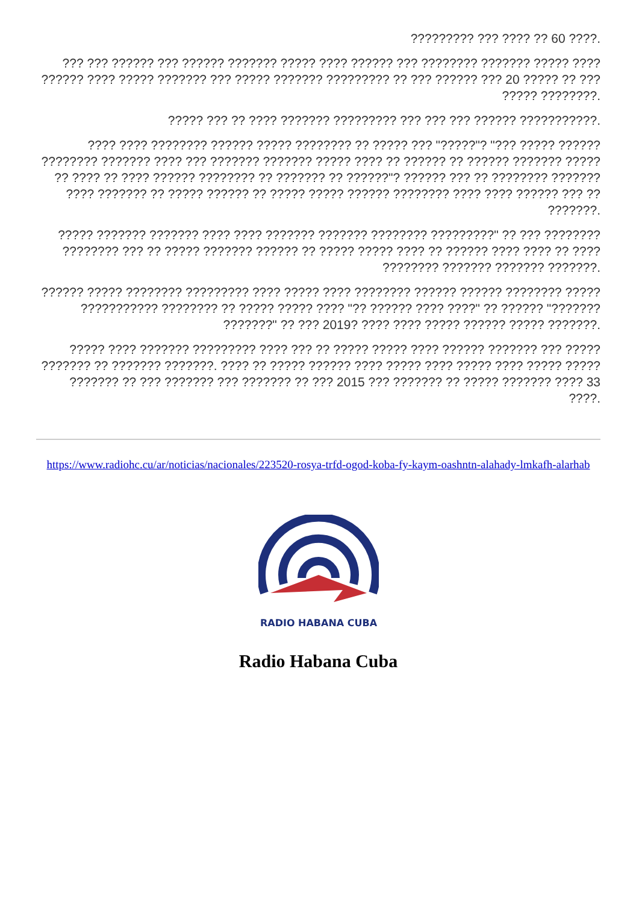????????? ??? ???? ?? 60 ????.
??? ??? ?????? ??? ?????? ??????? ????? ???? ?????? ??? ???????? ??????? ????? ???? ?????? ???? ????? ??????? ??? ????? ??????? ????????? ?? ??? ?????? ??? 20 ????? ?? ??? ????? ????????.
????? ??? ?? ???? ??????? ????????? ??? ??? ??? ?????? ???????????.
???? ???? ???????? ?????? ????? ???????? ?? ????? ??? "?????"? "??? ????? ?????? ???????? ??????? ???? ??? ??????? ??????? ????? ???? ?? ?????? ?? ?????? ??????? ????? ?? ???? ?? ???? ?????? ???????? ?? ??????? ?? ??????"? ?????? ??? ?? ???????? ??????? ???? ??????? ?? ????? ?????? ?? ????? ????? ?????? ???????? ???? ???? ?????? ??? ?? ???????.
????? ??????? ??????? ???? ???? ??????? ??????? ???????? ?????????" ?? ??? ???????? ???????? ??? ?? ????? ??????? ?????? ?? ????? ????? ???? ?? ?????? ???? ???? ?? ???? ???????? ??????? ??????? ???????.
?????? ????? ???????? ????????? ???? ????? ???? ???????? ?????? ?????? ???????? ????? ??????????? ???????? ?? ????? ????? ???? "?? ?????? ???? ????" ?? ?????? "??????? ???????" ?? ??? 2019? ???? ???? ????? ?????? ????? ???????.
????? ???? ??????? ????????? ???? ??? ?? ????? ????? ???? ?????? ??????? ??? ????? ??????? ?? ??????? ???????. ???? ?? ????? ?????? ???? ????? ???? ????? ???? ????? ????? ??????? ?? ??? ??????? ??? ??????? ?? ??? 2015 ??? ??????? ?? ????? ??????? ???? 33 ????.
https://www.radiohc.cu/ar/noticias/nacionales/223520-rosya-trfd-ogod-koba-fy-kaym-oashntn-alahady-lmkafh-alarhab
RADIO HABANA CUBA
Radio Habana Cuba